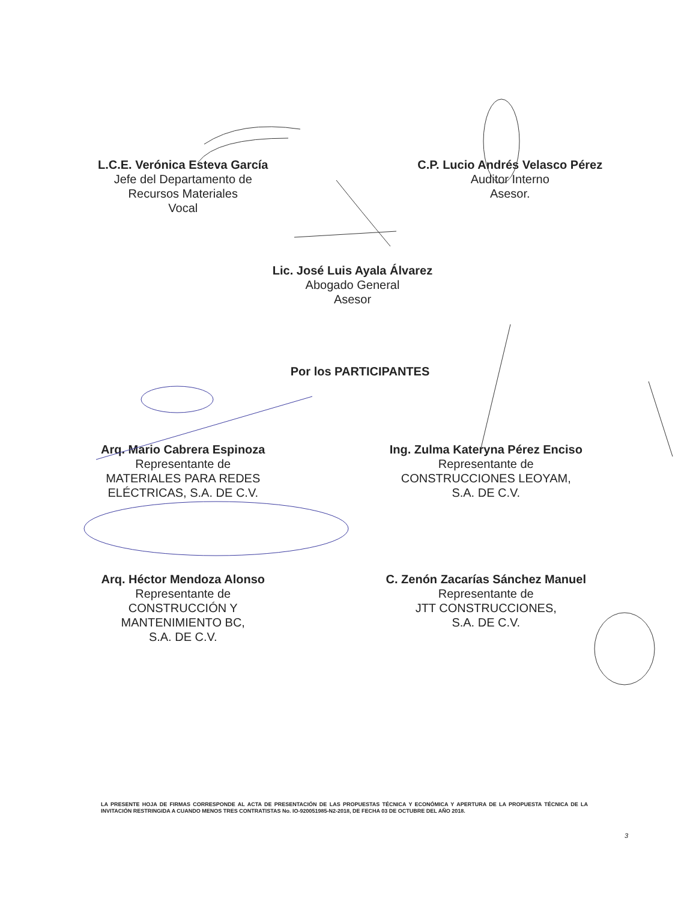L.C.E. Verónica Esteva García
Jefe del Departamento de
Recursos Materiales
Vocal
C.P. Lucio Andrés Velasco Pérez
Auditor Interno
Asesor.
Lic. José Luis Ayala Álvarez
Abogado General
Asesor
Por los PARTICIPANTES
Arq. Mario Cabrera Espinoza
Representante de
MATERIALES PARA REDES
ELÉCTRICAS, S.A. DE C.V.
Ing. Zulma Kateryna Pérez Enciso
Representante de
CONSTRUCCIONES LEOYAM,
S.A. DE C.V.
Arq. Héctor Mendoza Alonso
Representante de
CONSTRUCCIÓN Y
MANTENIMIENTO BC,
S.A. DE C.V.
C. Zenón Zacarías Sánchez Manuel
Representante de
JTT CONSTRUCCIONES,
S.A. DE C.V.
LA PRESENTE HOJA DE FIRMAS CORRESPONDE AL ACTA DE PRESENTACIÓN DE LAS PROPUESTAS TÉCNICA Y ECONÓMICA Y APERTURA DE LA PROPUESTA TÉCNICA DE LA INVITACIÓN RESTRINGIDA A CUANDO MENOS TRES CONTRATISTAS No. IO-920051985-N2-2018, DE FECHA 03 DE OCTUBRE DEL AÑO 2018.
3